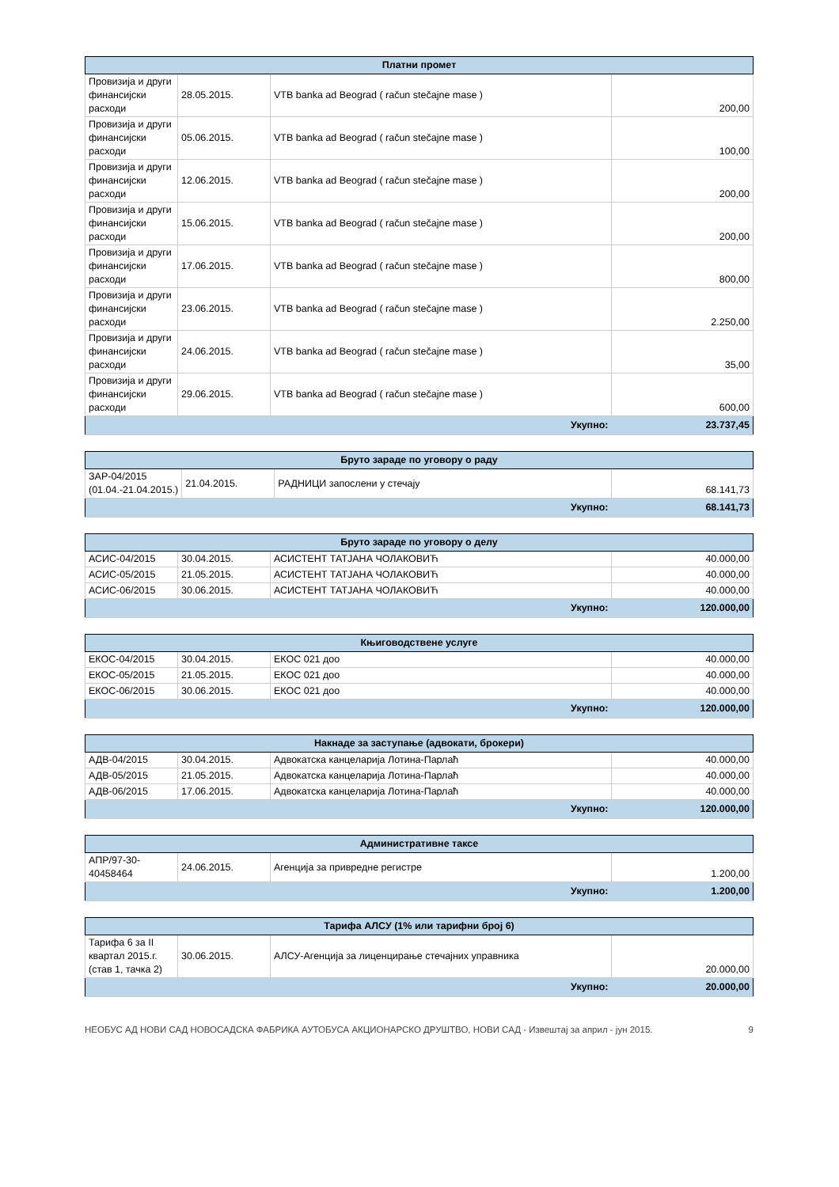| Платни промет | | | |
| --- | --- | --- | --- |
| Провизија и други финансијски расходи | 28.05.2015. | VTB banka ad Beograd ( račun stečajne mase ) | 200,00 |
| Провизија и други финансијски расходи | 05.06.2015. | VTB banka ad Beograd ( račun stečajne mase ) | 100,00 |
| Провизија и други финансијски расходи | 12.06.2015. | VTB banka ad Beograd ( račun stečajne mase ) | 200,00 |
| Провизија и други финансијски расходи | 15.06.2015. | VTB banka ad Beograd ( račun stečajne mase ) | 200,00 |
| Провизија и други финансијски расходи | 17.06.2015. | VTB banka ad Beograd ( račun stečajne mase ) | 800,00 |
| Провизија и други финансијски расходи | 23.06.2015. | VTB banka ad Beograd ( račun stečajne mase ) | 2.250,00 |
| Провизија и други финансијски расходи | 24.06.2015. | VTB banka ad Beograd ( račun stečajne mase ) | 35,00 |
| Провизија и други финансијски расходи | 29.06.2015. | VTB banka ad Beograd ( račun stečajne mase ) | 600,00 |
| Укупно: | | | 23.737,45 |
| Бруто зараде по уговору о раду | | | |
| --- | --- | --- | --- |
| ЗАР-04/2015 (01.04.-21.04.2015.) | 21.04.2015. | РАДНИЦИ запослени у стечају | 68.141,73 |
| Укупно: | | | 68.141,73 |
| Бруто зараде по уговору о делу | | | |
| --- | --- | --- | --- |
| АСИС-04/2015 | 30.04.2015. | АСИСТЕНТ ТАТЈАНА ЧОЛАКОВИЋ | 40.000,00 |
| АСИС-05/2015 | 21.05.2015. | АСИСТЕНТ ТАТЈАНА ЧОЛАКОВИЋ | 40.000,00 |
| АСИС-06/2015 | 30.06.2015. | АСИСТЕНТ ТАТЈАНА ЧОЛАКОВИЋ | 40.000,00 |
| Укупно: | | | 120.000,00 |
| Књиговодствене услуге | | | |
| --- | --- | --- | --- |
| ЕКОС-04/2015 | 30.04.2015. | ЕКОС 021 доо | 40.000,00 |
| ЕКОС-05/2015 | 21.05.2015. | ЕКОС 021 доо | 40.000,00 |
| ЕКОС-06/2015 | 30.06.2015. | ЕКОС 021 доо | 40.000,00 |
| Укупно: | | | 120.000,00 |
| Накнаде за заступање (адвокати, брокери) | | | |
| --- | --- | --- | --- |
| АДВ-04/2015 | 30.04.2015. | Адвокатска канцеларија Лотина-Парлаћ | 40.000,00 |
| АДВ-05/2015 | 21.05.2015. | Адвокатска канцеларија Лотина-Парлаћ | 40.000,00 |
| АДВ-06/2015 | 17.06.2015. | Адвокатска канцеларија Лотина-Парлаћ | 40.000,00 |
| Укупно: | | | 120.000,00 |
| Административне таксе | | | |
| --- | --- | --- | --- |
| АПР/97-30-40458464 | 24.06.2015. | Агенција за привредне регистре | 1.200,00 |
| Укупно: | | | 1.200,00 |
| Тарифа АЛСУ (1% или тарифни број 6) | | | |
| --- | --- | --- | --- |
| Тарифа 6 за II квартал 2015.г. (став 1, тачка 2) | 30.06.2015. | АЛСУ-Агенција за лиценцирање стечајних управника | 20.000,00 |
| Укупно: | | | 20.000,00 |
НЕОБУС АД НОВИ САД НОВОСАДСКА ФАБРИКА АУТОБУСА АКЦИОНАРСКО ДРУШТВО, НОВИ САД - Извештај за април - јун 2015. 9